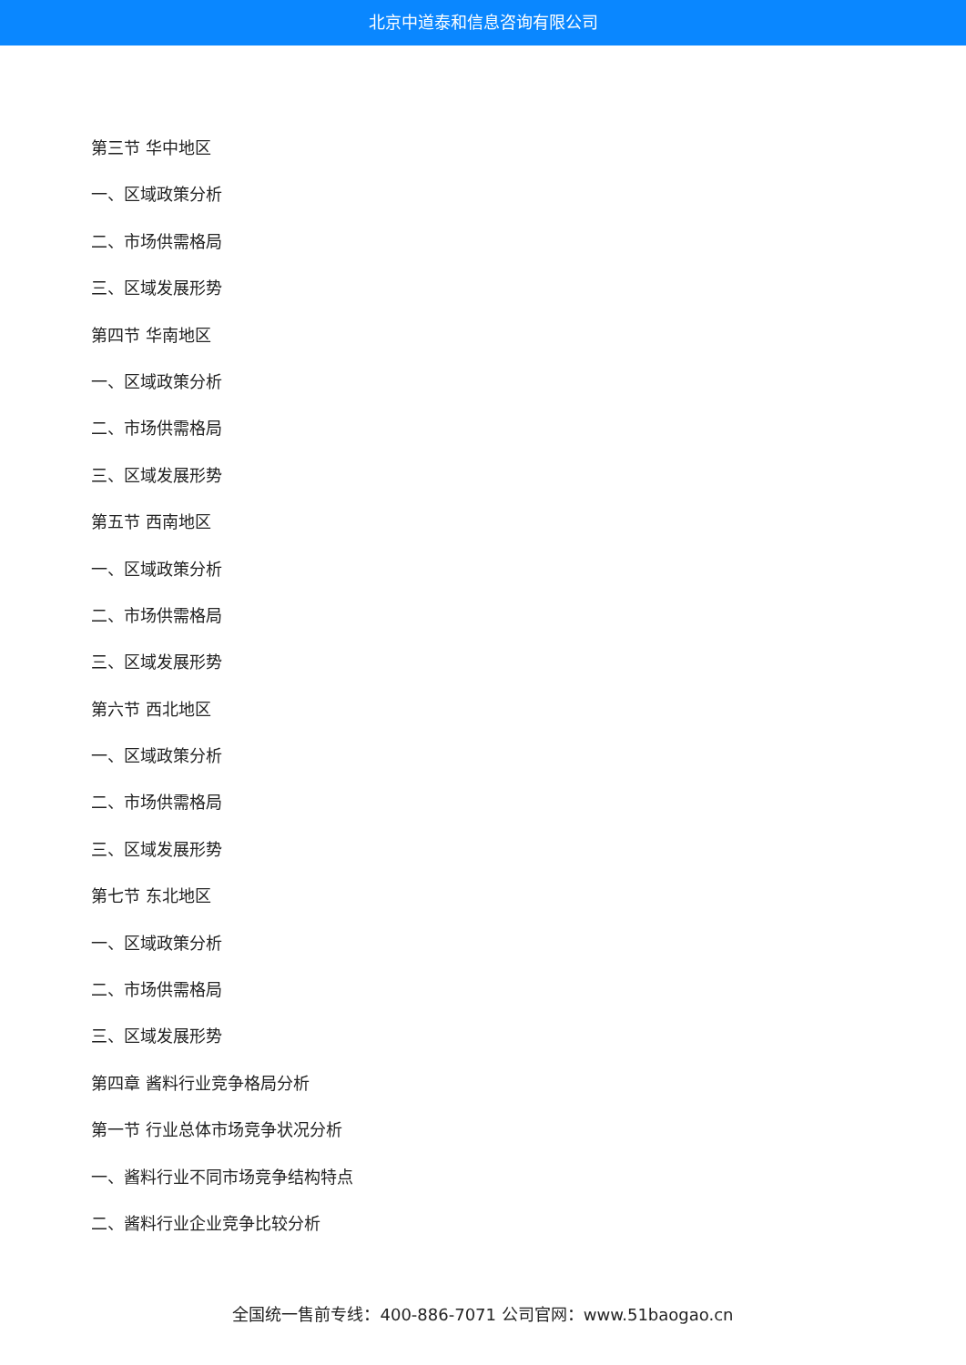北京中道泰和信息咨询有限公司
第三节 华中地区
一、区域政策分析
二、市场供需格局
三、区域发展形势
第四节 华南地区
一、区域政策分析
二、市场供需格局
三、区域发展形势
第五节 西南地区
一、区域政策分析
二、市场供需格局
三、区域发展形势
第六节 西北地区
一、区域政策分析
二、市场供需格局
三、区域发展形势
第七节 东北地区
一、区域政策分析
二、市场供需格局
三、区域发展形势
第四章 酱料行业竞争格局分析
第一节 行业总体市场竞争状况分析
一、酱料行业不同市场竞争结构特点
二、酱料行业企业竞争比较分析
全国统一售前专线：400-886-7071 公司官网：www.51baogao.cn